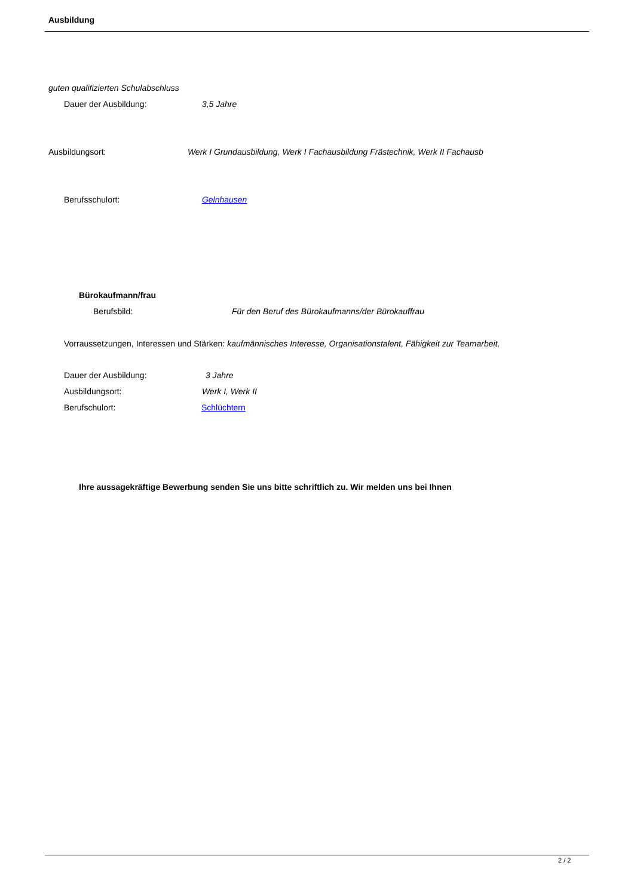Ausbildung
guten qualifizierten Schulabschluss
Dauer der Ausbildung: 3,5 Jahre
Ausbildungsort: Werk I Grundausbildung, Werk I Fachausbildung Frästechnik, Werk II Fachausb
Berufsschulort: Gelnhausen
Bürokaufmann/frau
Berufsbild: Für den Beruf des Bürokaufmanns/der Bürokauffrau
Vorraussetzungen, Interessen und Stärken: kaufmännisches Interesse, Organisationstalent, Fähigkeit zur Teamarbeit,
Dauer der Ausbildung: 3 Jahre
Ausbildungsort: Werk I, Werk II
Berufschulort: Schlüchtern
Ihre aussagekräftige Bewerbung senden Sie uns bitte schriftlich zu. Wir melden uns bei Ihnen
2 / 2